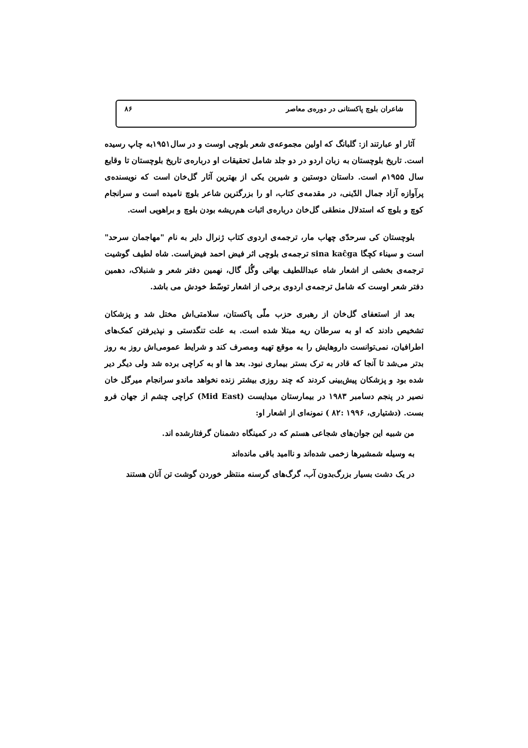شاعران بلوچ پاکستانی در دوره‌ی معاصر ۸۶
آثار او عبارتند از: گلبانگ که اولین مجموعه‌ی شعر بلوچی اوست و در سال۱۹۵۱به چاپ رسیده است. تاریخ بلوچستان به زبان اردو در دو جلد شامل تحقیقات او درباره‌ی تاریخ بلوچستان تا وقایع سال ۱۹۵۵م است. داستان دوستین و شیرین یکی از بهترین آثار گل‌خان است که نویسنده‌ی پرآوازه آزاد جمال الدّینی، در مقدمه‌ی کتاب، او را بزرگترین شاعر بلوچ نامیده است و سرانجام کوچ و بلوچ که استدلال منطقی گل‌خان درباره‌ی اثبات هم‌ریشه بودن بلوچ و براهویی است.
بلوچستان کی سرحدّی چهاب مار، ترجمه‌ی اردوی کتاب ژنرال دایر به نام "مهاجمان سرحد" است و سیناء کچگا sina kaĉga ترجمه‌ی بلوچی اثر فیض احمد فیض‌است. شاه لطیف گوشیت ترجمه‌ی بخشی از اشعار شاه عبداللطیف بهاتی وگُل گال، نهمین دفتر شعر و شنبلاک، دهمین دفتر شعر اوست که شامل ترجمه‌ی اردوی برخی از اشعار توسّط خودش می باشد.
بعد از استعفای گل‌خان از رهبری حزب ملّی پاکستان، سلامتی‌اش مختل شد و پزشکان تشخیص دادند که او به سرطان ریه مبتلا شده است. به علت تنگدستی و نپذیرفتن کمک‌های اطرافیان، نمی‌توانست داروهایش را به موقع تهیه ومصرف کند و شرایط عمومی‌اش روز به روز بدتر می‌شد تا آنجا که قادر به ترک بستر بیماری نبود. بعد ها او به کراچی برده شد ولی دیگر دیر شده بود و پزشکان پیش‌بینی کردند که چند روزی بیشتر زنده نخواهد ماندو سرانجام میرگل خان نصیر در پنجم دسامبر ۱۹۸۳ در بیمارستان میدایست (Mid East) کراچی چشم از جهان فرو بست. (دشتیاری، ۱۹۹۶ :۸۲ ) نمونه‌ای از اشعار او:
من شبیه این جوان‌های شجاعی هستم که در کمینگاه دشمنان گرفتارشده اند.
به وسیله شمشیرها زخمی شده‌اند و ناامید باقی مانده‌اند
در یک دشت بسیار بزرگ‌بدون آب، گرگ‌های گرسنه منتظر خوردن گوشت تن آنان هستند